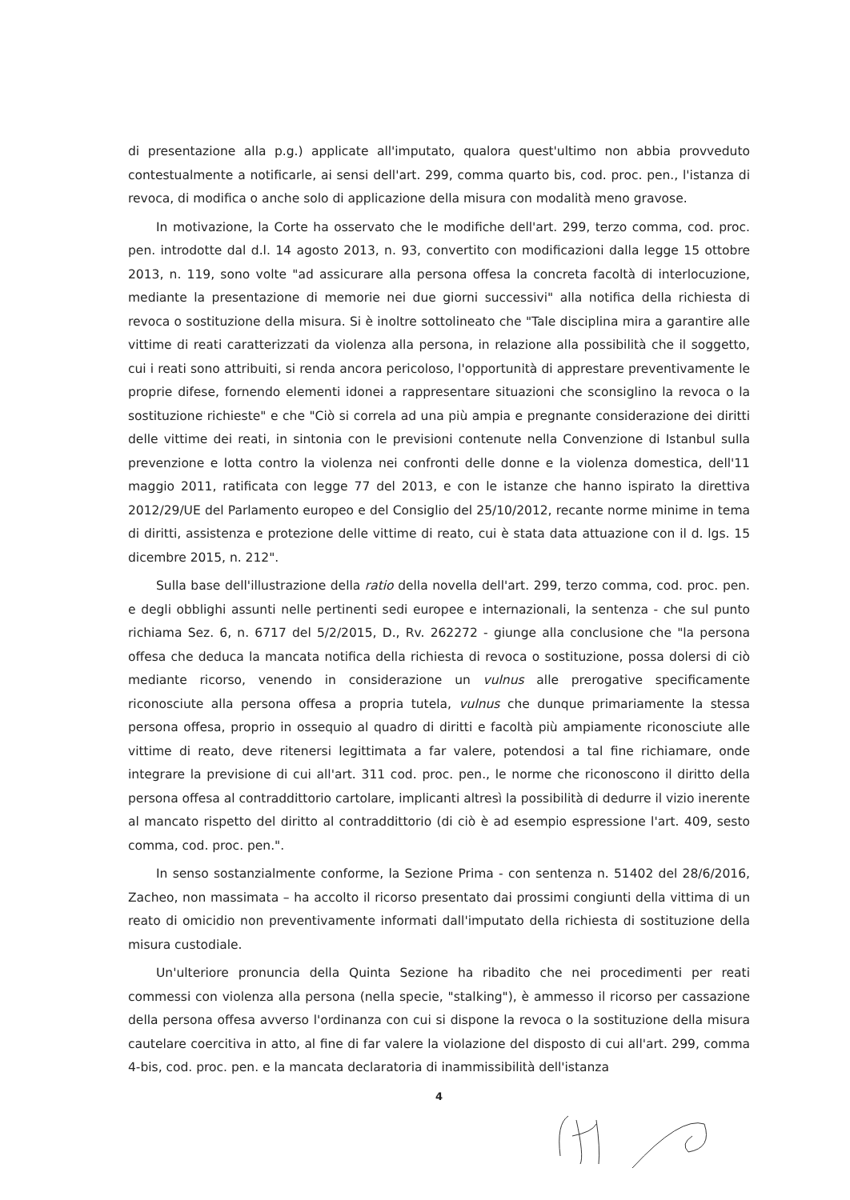di presentazione alla p.g.) applicate all'imputato, qualora quest'ultimo non abbia provveduto contestualmente a notificarle, ai sensi dell'art. 299, comma quarto bis, cod. proc. pen., l'istanza di revoca, di modifica o anche solo di applicazione della misura con modalità meno gravose.
In motivazione, la Corte ha osservato che le modifiche dell'art. 299, terzo comma, cod. proc. pen. introdotte dal d.l. 14 agosto 2013, n. 93, convertito con modificazioni dalla legge 15 ottobre 2013, n. 119, sono volte "ad assicurare alla persona offesa la concreta facoltà di interlocuzione, mediante la presentazione di memorie nei due giorni successivi" alla notifica della richiesta di revoca o sostituzione della misura. Si è inoltre sottolineato che "Tale disciplina mira a garantire alle vittime di reati caratterizzati da violenza alla persona, in relazione alla possibilità che il soggetto, cui i reati sono attribuiti, si renda ancora pericoloso, l'opportunità di apprestare preventivamente le proprie difese, fornendo elementi idonei a rappresentare situazioni che sconsiglino la revoca o la sostituzione richieste" e che "Ciò si correla ad una più ampia e pregnante considerazione dei diritti delle vittime dei reati, in sintonia con le previsioni contenute nella Convenzione di Istanbul sulla prevenzione e lotta contro la violenza nei confronti delle donne e la violenza domestica, dell'11 maggio 2011, ratificata con legge 77 del 2013, e con le istanze che hanno ispirato la direttiva 2012/29/UE del Parlamento europeo e del Consiglio del 25/10/2012, recante norme minime in tema di diritti, assistenza e protezione delle vittime di reato, cui è stata data attuazione con il d. lgs. 15 dicembre 2015, n. 212".
Sulla base dell'illustrazione della ratio della novella dell'art. 299, terzo comma, cod. proc. pen. e degli obblighi assunti nelle pertinenti sedi europee e internazionali, la sentenza - che sul punto richiama Sez. 6, n. 6717 del 5/2/2015, D., Rv. 262272 - giunge alla conclusione che "la persona offesa che deduca la mancata notifica della richiesta di revoca o sostituzione, possa dolersi di ciò mediante ricorso, venendo in considerazione un vulnus alle prerogative specificamente riconosciute alla persona offesa a propria tutela, vulnus che dunque primariamente la stessa persona offesa, proprio in ossequio al quadro di diritti e facoltà più ampiamente riconosciute alle vittime di reato, deve ritenersi legittimata a far valere, potendosi a tal fine richiamare, onde integrare la previsione di cui all'art. 311 cod. proc. pen., le norme che riconoscono il diritto della persona offesa al contraddittorio cartolare, implicanti altresì la possibilità di dedurre il vizio inerente al mancato rispetto del diritto al contraddittorio (di ciò è ad esempio espressione l'art. 409, sesto comma, cod. proc. pen.".
In senso sostanzialmente conforme, la Sezione Prima - con sentenza n. 51402 del 28/6/2016, Zacheo, non massimata – ha accolto il ricorso presentato dai prossimi congiunti della vittima di un reato di omicidio non preventivamente informati dall'imputato della richiesta di sostituzione della misura custodiale.
Un'ulteriore pronuncia della Quinta Sezione ha ribadito che nei procedimenti per reati commessi con violenza alla persona (nella specie, "stalking"), è ammesso il ricorso per cassazione della persona offesa avverso l'ordinanza con cui si dispone la revoca o la sostituzione della misura cautelare coercitiva in atto, al fine di far valere la violazione del disposto di cui all'art. 299, comma 4-bis, cod. proc. pen. e la mancata declaratoria di inammissibilità dell'istanza
4